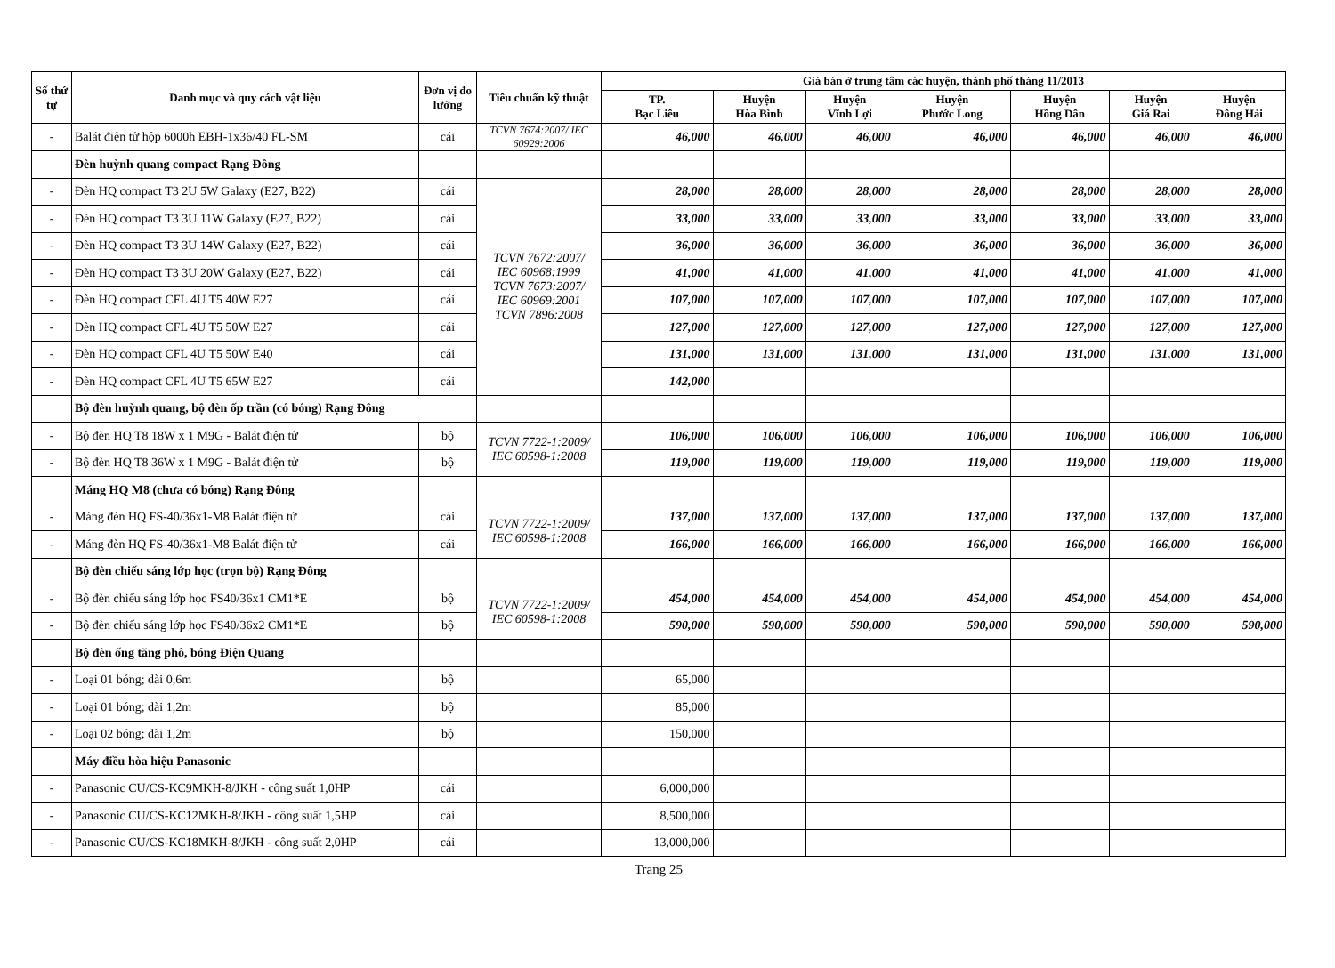| Số thứ tự | Danh mục và quy cách vật liệu | Đơn vị đo lường | Tiêu chuẩn kỹ thuật | Giá bán ở trung tâm các huyện, thành phố tháng 11/2013 | | | | | | |
| --- | --- | --- | --- | --- | --- | --- | --- | --- | --- | --- |
| | | | | TP. Bạc Liêu | Huyện Hòa Bình | Huyện Vĩnh Lợi | Huyện Phước Long | Huyện Hồng Dân | Huyện Giá Rai | Huyện Đông Hải |
| - | Balát điện tử hộp 6000h EBH-1x36/40 FL-SM | cái | TCVN 7674:2007/ IEC 60929:2006 | 46,000 | 46,000 | 46,000 | 46,000 | 46,000 | 46,000 | 46,000 |
| | Đèn huỳnh quang compact Rạng Đông | | | | | | | | | |
| - | Đèn HQ compact T3 2U 5W Galaxy (E27, B22) | cái | TCVN 7672:2007/ IEC 60968:1999 TCVN 7673:2007/ IEC 60969:2001 TCVN 7896:2008 | 28,000 | 28,000 | 28,000 | 28,000 | 28,000 | 28,000 | 28,000 |
| - | Đèn HQ compact T3 3U 11W Galaxy (E27, B22) | cái | | 33,000 | 33,000 | 33,000 | 33,000 | 33,000 | 33,000 | 33,000 |
| - | Đèn HQ compact T3 3U 14W Galaxy (E27, B22) | cái | | 36,000 | 36,000 | 36,000 | 36,000 | 36,000 | 36,000 | 36,000 |
| - | Đèn HQ compact T3 3U 20W Galaxy (E27, B22) | cái | | 41,000 | 41,000 | 41,000 | 41,000 | 41,000 | 41,000 | 41,000 |
| - | Đèn HQ compact CFL 4U T5 40W E27 | cái | | 107,000 | 107,000 | 107,000 | 107,000 | 107,000 | 107,000 | 107,000 |
| - | Đèn HQ compact CFL 4U T5 50W E27 | cái | | 127,000 | 127,000 | 127,000 | 127,000 | 127,000 | 127,000 | 127,000 |
| - | Đèn HQ compact CFL 4U T5 50W E40 | cái | | 131,000 | 131,000 | 131,000 | 131,000 | 131,000 | 131,000 | 131,000 |
| - | Đèn HQ compact CFL 4U T5 65W E27 | cái | | 142,000 | | | | | | |
| | Bộ đèn huỳnh quang, bộ đèn ốp trần (có bóng) Rạng Đông | | | | | | | | | |
| - | Bộ đèn HQ T8 18W x 1 M9G - Balát điện tử | bộ | TCVN 7722-1:2009/ IEC 60598-1:2008 | 106,000 | 106,000 | 106,000 | 106,000 | 106,000 | 106,000 | 106,000 |
| - | Bộ đèn HQ T8 36W x 1 M9G - Balát điện tử | bộ | | 119,000 | 119,000 | 119,000 | 119,000 | 119,000 | 119,000 | 119,000 |
| | Máng HQ M8 (chưa có bóng) Rạng Đông | | | | | | | | | |
| - | Máng đèn HQ FS-40/36x1-M8 Balát điện tử | cái | TCVN 7722-1:2009/ IEC 60598-1:2008 | 137,000 | 137,000 | 137,000 | 137,000 | 137,000 | 137,000 | 137,000 |
| - | Máng đèn HQ FS-40/36x1-M8 Balát điện tử | cái | | 166,000 | 166,000 | 166,000 | 166,000 | 166,000 | 166,000 | 166,000 |
| | Bộ đèn chiếu sáng lớp học (trọn bộ) Rạng Đông | | | | | | | | | |
| - | Bộ đèn chiếu sáng lớp học FS40/36x1 CM1*E | bộ | TCVN 7722-1:2009/ IEC 60598-1:2008 | 454,000 | 454,000 | 454,000 | 454,000 | 454,000 | 454,000 | 454,000 |
| - | Bộ đèn chiếu sáng lớp học FS40/36x2 CM1*E | bộ | | 590,000 | 590,000 | 590,000 | 590,000 | 590,000 | 590,000 | 590,000 |
| | Bộ đèn ống tăng phô, bóng Điện Quang | | | | | | | | | |
| - | Loại 01 bóng; dài 0,6m | bộ | | 65,000 | | | | | | |
| - | Loại 01 bóng; dài 1,2m | bộ | | 85,000 | | | | | | |
| - | Loại 02 bóng; dài 1,2m | bộ | | 150,000 | | | | | | |
| | Máy điều hòa hiệu Panasonic | | | | | | | | | |
| - | Panasonic CU/CS-KC9MKH-8/JKH - công suất 1,0HP | cái | | 6,000,000 | | | | | | |
| - | Panasonic CU/CS-KC12MKH-8/JKH - công suất 1,5HP | cái | | 8,500,000 | | | | | | |
| - | Panasonic CU/CS-KC18MKH-8/JKH - công suất 2,0HP | cái | | 13,000,000 | | | | | | |
Trang 25